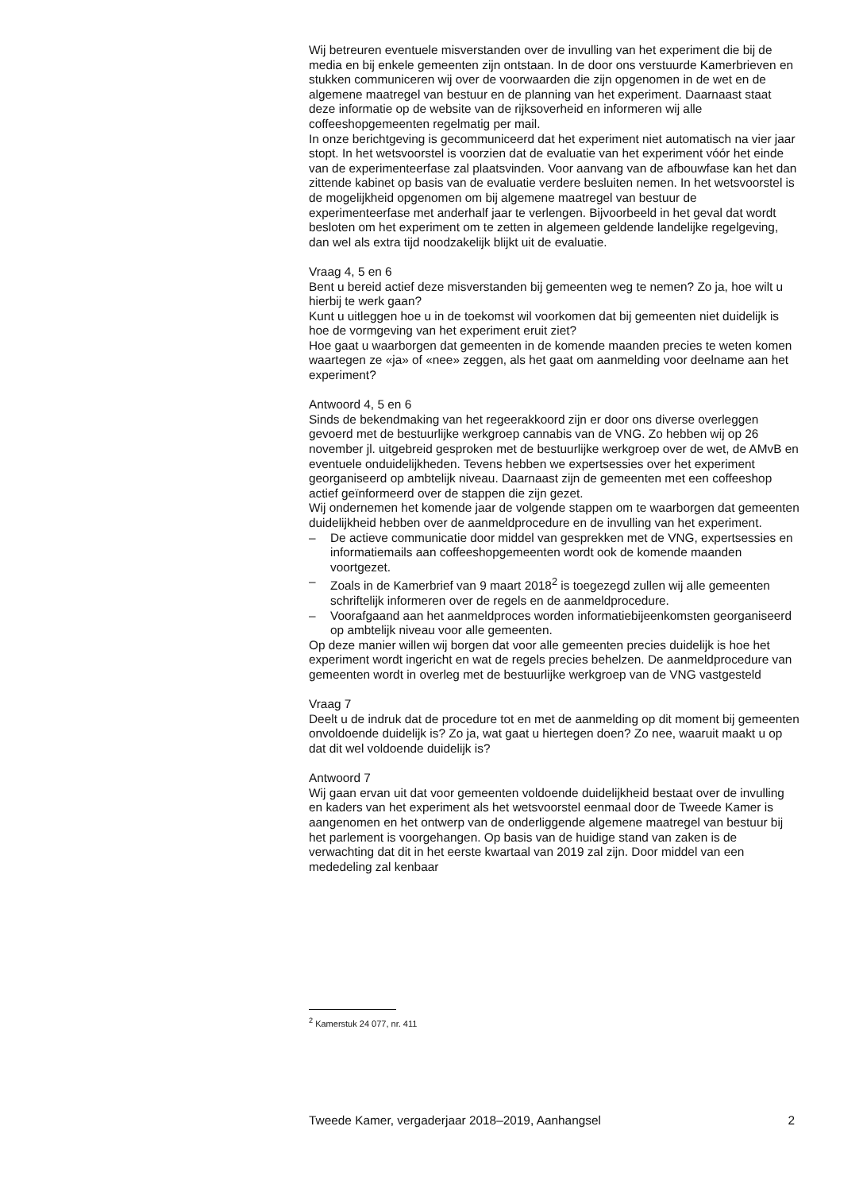Wij betreuren eventuele misverstanden over de invulling van het experiment die bij de media en bij enkele gemeenten zijn ontstaan. In de door ons verstuurde Kamerbrieven en stukken communiceren wij over de voorwaarden die zijn opgenomen in de wet en de algemene maatregel van bestuur en de planning van het experiment. Daarnaast staat deze informatie op de website van de rijksoverheid en informeren wij alle coffeeshopgemeenten regelmatig per mail.
In onze berichtgeving is gecommuniceerd dat het experiment niet automatisch na vier jaar stopt. In het wetsvoorstel is voorzien dat de evaluatie van het experiment vóór het einde van de experimenteerfase zal plaatsvinden. Voor aanvang van de afbouwfase kan het dan zittende kabinet op basis van de evaluatie verdere besluiten nemen. In het wetsvoorstel is de mogelijkheid opgenomen om bij algemene maatregel van bestuur de experimenteerfase met anderhalf jaar te verlengen. Bijvoorbeeld in het geval dat wordt besloten om het experiment om te zetten in algemeen geldende landelijke regelgeving, dan wel als extra tijd noodzakelijk blijkt uit de evaluatie.
Vraag 4, 5 en 6
Bent u bereid actief deze misverstanden bij gemeenten weg te nemen? Zo ja, hoe wilt u hierbij te werk gaan?
Kunt u uitleggen hoe u in de toekomst wil voorkomen dat bij gemeenten niet duidelijk is hoe de vormgeving van het experiment eruit ziet?
Hoe gaat u waarborgen dat gemeenten in de komende maanden precies te weten komen waartegen ze «ja» of «nee» zeggen, als het gaat om aanmelding voor deelname aan het experiment?
Antwoord 4, 5 en 6
Sinds de bekendmaking van het regeerakkoord zijn er door ons diverse overleggen gevoerd met de bestuurlijke werkgroep cannabis van de VNG. Zo hebben wij op 26 november jl. uitgebreid gesproken met de bestuurlijke werkgroep over de wet, de AMvB en eventuele onduidelijkheden. Tevens hebben we expertsessies over het experiment georganiseerd op ambtelijk niveau. Daarnaast zijn de gemeenten met een coffeeshop actief geïnformeerd over de stappen die zijn gezet.
Wij ondernemen het komende jaar de volgende stappen om te waarborgen dat gemeenten duidelijkheid hebben over de aanmeldprocedure en de invulling van het experiment.
– De actieve communicatie door middel van gesprekken met de VNG, expertsessies en informatiemails aan coffeeshopgemeenten wordt ook de komende maanden voortgezet.
– Zoals in de Kamerbrief van 9 maart 2018<sup>2</sup> is toegezegd zullen wij alle gemeenten schriftelijk informeren over de regels en de aanmeldprocedure.
– Voorafgaand aan het aanmeldproces worden informatiebijeenkomsten georganiseerd op ambtelijk niveau voor alle gemeenten.
Op deze manier willen wij borgen dat voor alle gemeenten precies duidelijk is hoe het experiment wordt ingericht en wat de regels precies behelzen. De aanmeldprocedure van gemeenten wordt in overleg met de bestuurlijke werkgroep van de VNG vastgesteld
Vraag 7
Deelt u de indruk dat de procedure tot en met de aanmelding op dit moment bij gemeenten onvoldoende duidelijk is? Zo ja, wat gaat u hiertegen doen? Zo nee, waaruit maakt u op dat dit wel voldoende duidelijk is?
Antwoord 7
Wij gaan ervan uit dat voor gemeenten voldoende duidelijkheid bestaat over de invulling en kaders van het experiment als het wetsvoorstel eenmaal door de Tweede Kamer is aangenomen en het ontwerp van de onderliggende algemene maatregel van bestuur bij het parlement is voorgehangen. Op basis van de huidige stand van zaken is de verwachting dat dit in het eerste kwartaal van 2019 zal zijn. Door middel van een mededeling zal kenbaar
<sup>2</sup> Kamerstuk 24 077, nr. 411
Tweede Kamer, vergaderjaar 2018–2019, Aanhangsel 2